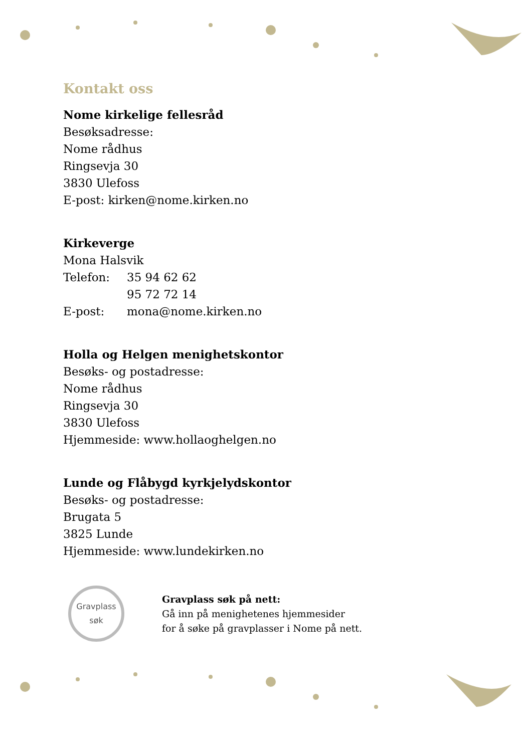Kontakt oss
Nome kirkelige fellesråd
Besøksadresse:
Nome rådhus
Ringsevja 30
3830 Ulefoss
E-post: kirken@nome.kirken.no
Kirkeverge
Mona Halsvik
| Telefon: | 35 94 62 62 |
| | 95 72 72 14 |
| E-post: | mona@nome.kirken.no |
Holla og Helgen menighetskontor
Besøks- og postadresse:
Nome rådhus
Ringsevja 30
3830 Ulefoss
Hjemmeside: www.hollaoghelgen.no
Lunde og Flåbygd kyrkjelydskontor
Besøks- og postadresse:
Brugata 5
3825 Lunde
Hjemmeside: www.lundekirken.no
Gravplass
søk
Gravplass søk på nett:
Gå inn på menighetenes hjemmesider
for å søke på gravplasser i Nome på nett.